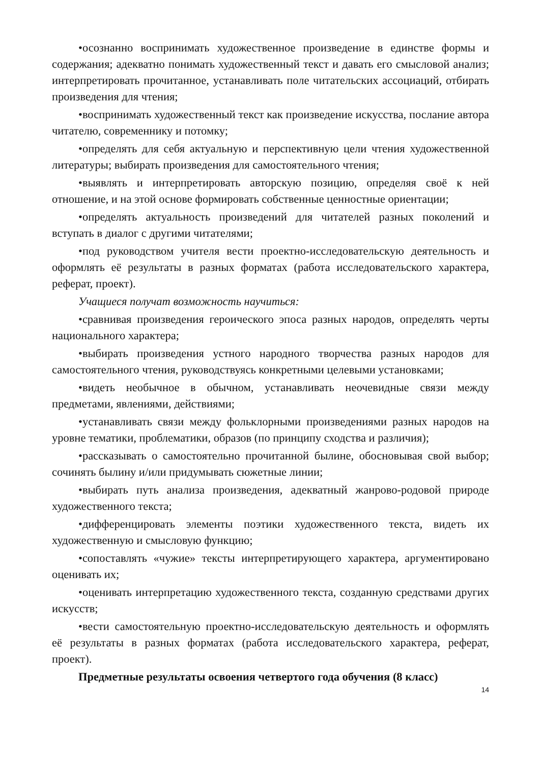•осознанно воспринимать художественное произведение в единстве формы и содержания; адекватно понимать художественный текст и давать его смысловой анализ; интерпретировать прочитанное, устанавливать поле читательских ассоциаций, отбирать произведения для чтения;
•воспринимать художественный текст как произведение искусства, послание автора читателю, современнику и потомку;
•определять для себя актуальную и перспективную цели чтения художественной литературы; выбирать произведения для самостоятельного чтения;
•выявлять и интерпретировать авторскую позицию, определяя своё к ней отношение, и на этой основе формировать собственные ценностные ориентации;
•определять актуальность произведений для читателей разных поколений и вступать в диалог с другими читателями;
•под руководством учителя вести проектно-исследовательскую деятельность и оформлять её результаты в разных форматах (работа исследовательского характера, реферат, проект).
Учащиеся получат возможность научиться:
•сравнивая произведения героического эпоса разных народов, определять черты национального характера;
•выбирать произведения устного народного творчества разных народов для самостоятельного чтения, руководствуясь конкретными целевыми установками;
•видеть необычное в обычном, устанавливать неочевидные связи между предметами, явлениями, действиями;
•устанавливать связи между фольклорными произведениями разных народов на уровне тематики, проблематики, образов (по принципу сходства и различия);
•рассказывать о самостоятельно прочитанной былине, обосновывая свой выбор; сочинять былину и/или придумывать сюжетные линии;
•выбирать путь анализа произведения, адекватный жанрово-родовой природе художественного текста;
•дифференцировать элементы поэтики художественного текста, видеть их художественную и смысловую функцию;
•сопоставлять «чужие» тексты интерпретирующего характера, аргументировано оценивать их;
•оценивать интерпретацию художественного текста, созданную средствами других искусств;
•вести самостоятельную проектно-исследовательскую деятельность и оформлять её результаты в разных форматах (работа исследовательского характера, реферат, проект).
Предметные результаты освоения четвертого года обучения (8 класс)
14